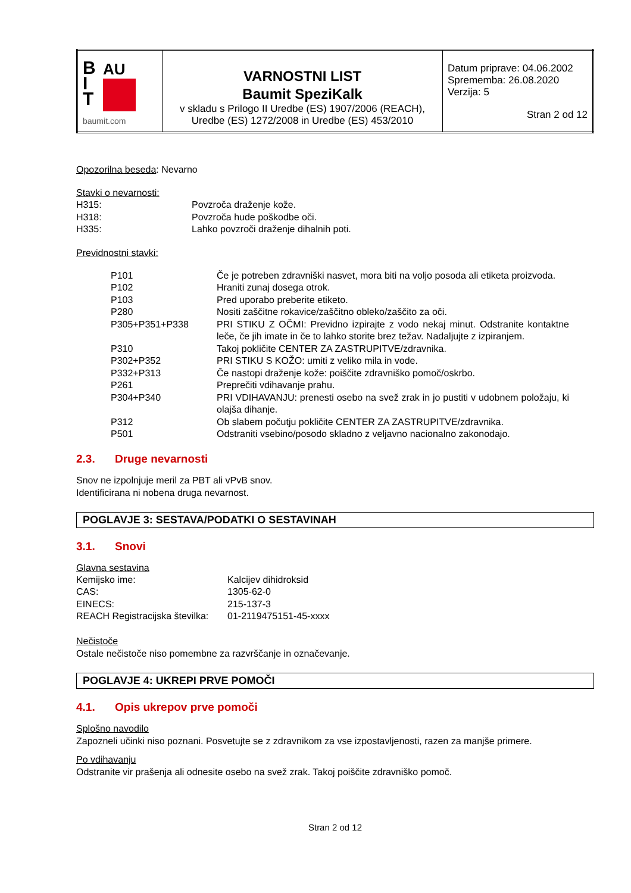| B I T AU baumit.com | VARNOSTNI LIST Baumit SpeziKalk v skladu s Prilogo II Uredbe (ES) 1907/2006 (REACH), Uredbe (ES) 1272/2008 in Uredbe (ES) 453/2010 | Datum priprave: 04.06.2002 Sprememba: 26.08.2020 Verzija: 5 Stran 2 od 12 |
Opozorilna beseda: Nevarno
Stavki o nevarnosti:
| H315: | Povzroča draženje kože. |
| H318: | Povzroča hude poškodbe oči. |
| H335: | Lahko povzroči draženje dihalnih poti. |
Previdnostni stavki:
| P101 | Če je potreben zdravniški nasvet, mora biti na voljo posoda ali etiketa proizvoda. |
| P102 | Hraniti zunaj dosega otrok. |
| P103 | Pred uporabo preberite etiketo. |
| P280 | Nositi zaščitne rokavice/zaščitno obleko/zaščito za oči. |
| P305+P351+P338 | PRI STIKU Z OČMI: Previdno izpirajte z vodo nekaj minut. Odstranite kontaktne leče, če jih imate in če to lahko storite brez težav. Nadaljujte z izpiranjem. |
| P310 | Takoj pokličite CENTER ZA ZASTRUPITVE/zdravnika. |
| P302+P352 | PRI STIKU S KOŽO: umiti z veliko mila in vode. |
| P332+P313 | Če nastopi draženje kože: poiščite zdravniško pomoč/oskrbo. |
| P261 | Preprečiti vdihavanje prahu. |
| P304+P340 | PRI VDIHAVANJU: prenesti osebo na svež zrak in jo pustiti v udobnem položaju, ki olajša dihanje. |
| P312 | Ob slabem počutju pokličite CENTER ZA ZASTRUPITVE/zdravnika. |
| P501 | Odstraniti vsebino/posodo skladno z veljavno nacionalno zakonodajo. |
2.3. Druge nevarnosti
Snov ne izpolnjuje meril za PBT ali vPvB snov.
Identificirana ni nobena druga nevarnost.
POGLAVJE 3: SESTAVA/PODATKI O SESTAVINAH
3.1. Snovi
Glavna sestavina
| Kemijsko ime: | Kalcijev dihidroksid |
| CAS: | 1305-62-0 |
| EINECS: | 215-137-3 |
| REACH Registracijska številka: | 01-2119475151-45-xxxx |
Nečistoče
Ostale nečistoče niso pomembne za razvrščanje in označevanje.
POGLAVJE 4: UKREPI PRVE POMOČI
4.1. Opis ukrepov prve pomoči
Splošno navodilo
Zapozneli učinki niso poznani. Posvetujte se z zdravnikom za vse izpostavljenosti, razen za manjše primere.
Po vdihavanju
Odstranite vir prašenja ali odnesite osebo na svež zrak. Takoj poiščite zdravniško pomoč.
Stran 2 od 12